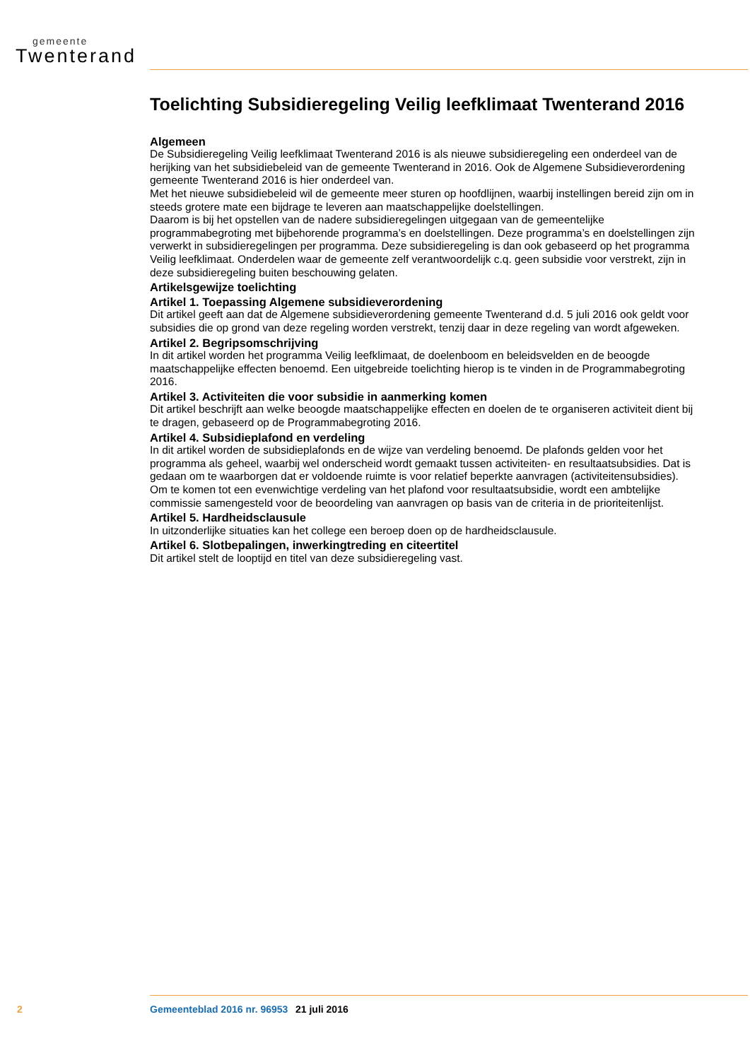gemeente
Twenterand
Toelichting Subsidieregeling Veilig leefklimaat Twenterand 2016
Algemeen
De Subsidieregeling Veilig leefklimaat Twenterand 2016 is als nieuwe subsidieregeling een onderdeel van de herijking van het subsidiebeleid van de gemeente Twenterand in 2016. Ook de Algemene Subsidieverordening gemeente Twenterand 2016 is hier onderdeel van.
Met het nieuwe subsidiebeleid wil de gemeente meer sturen op hoofdlijnen, waarbij instellingen bereid zijn om in steeds grotere mate een bijdrage te leveren aan maatschappelijke doelstellingen.
Daarom is bij het opstellen van de nadere subsidieregelingen uitgegaan van de gemeentelijke programmabegroting met bijbehorende programma’s en doelstellingen. Deze programma’s en doelstellingen zijn verwerkt in subsidieregelingen per programma. Deze subsidieregeling is dan ook gebaseerd op het programma Veilig leefklimaat. Onderdelen waar de gemeente zelf verantwoordelijk c.q. geen subsidie voor verstrekt, zijn in deze subsidieregeling buiten beschouwing gelaten.
Artikelsgewijze toelichting
Artikel 1. Toepassing Algemene subsidieverordening
Dit artikel geeft aan dat de Algemene subsidieverordening gemeente Twenterand d.d. 5 juli 2016 ook geldt voor subsidies die op grond van deze regeling worden verstrekt, tenzij daar in deze regeling van wordt afgeweken.
Artikel 2. Begripsomschrijving
In dit artikel worden het programma Veilig leefklimaat, de doelenboom en beleidsvelden en de beoogde maatschappelijke effecten benoemd. Een uitgebreide toelichting hierop is te vinden in de Programmabegroting 2016.
Artikel 3. Activiteiten die voor subsidie in aanmerking komen
Dit artikel beschrijft aan welke beoogde maatschappelijke effecten en doelen de te organiseren activiteit dient bij te dragen, gebaseerd op de Programmabegroting 2016.
Artikel 4. Subsidieplafond en verdeling
In dit artikel worden de subsidieplafonds en de wijze van verdeling benoemd. De plafonds gelden voor het programma als geheel, waarbij wel onderscheid wordt gemaakt tussen activiteiten- en resultaatsubsidies. Dat is gedaan om te waarborgen dat er voldoende ruimte is voor relatief beperkte aanvragen (activiteitensubsidies).
Om te komen tot een evenwichtige verdeling van het plafond voor resultaatsubsidie, wordt een ambtelijke commissie samengesteld voor de beoordeling van aanvragen op basis van de criteria in de prioriteitenlijst.
Artikel 5. Hardheidsclausule
In uitzonderlijke situaties kan het college een beroep doen op de hardheidsclausule.
Artikel 6. Slotbepalingen, inwerkingtreding en citeertitel
Dit artikel stelt de looptijd en titel van deze subsidieregeling vast.
2 Gemeenteblad 2016 nr. 96953 21 juli 2016